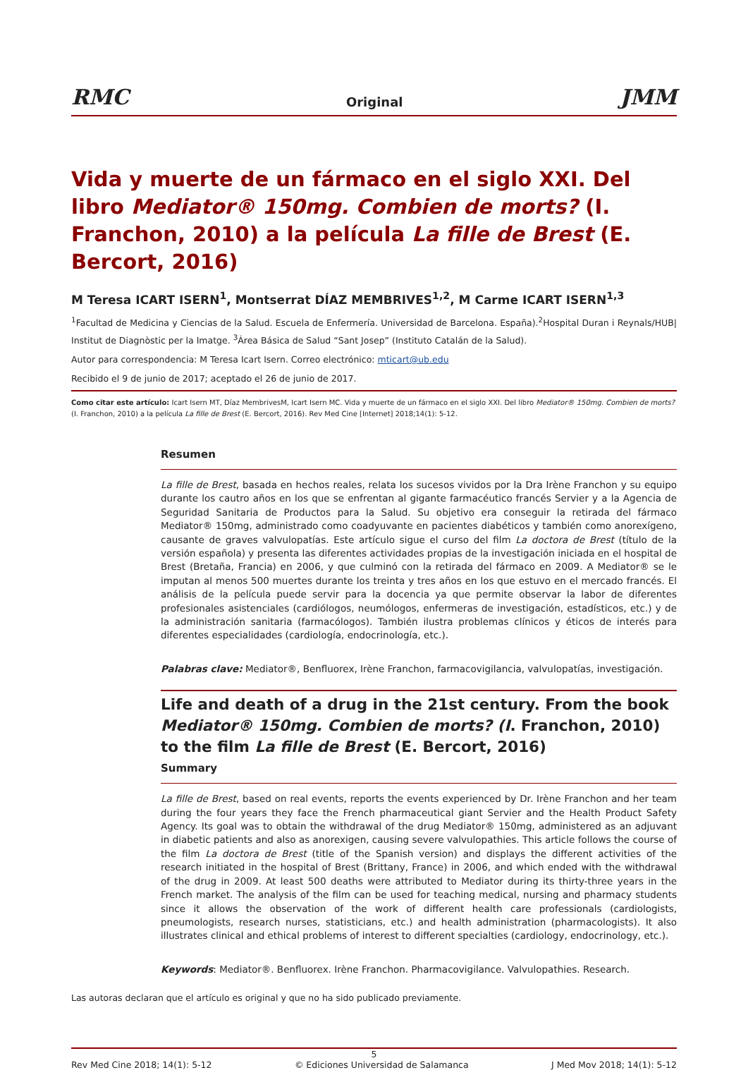RMC Original JMM
Vida y muerte de un fármaco en el siglo XXI. Del libro Mediator® 150mg. Combien de morts? (I. Franchon, 2010) a la película La fille de Brest (E. Bercort, 2016)
M Teresa ICART ISERN<sup>1</sup>, Montserrat DÍAZ MEMBRIVES<sup>1,2</sup>, M Carme ICART ISERN<sup>1,3</sup>
<sup>1</sup> Facultad de Medicina y Ciencias de la Salud. Escuela de Enfermería. Universidad de Barcelona. España).<sup>2</sup>Hospital Duran i Reynals/HUB| Institut de Diagnòstic per la Imatge. <sup>3</sup>Área Básica de Salud “Sant Josep” (Instituto Catalán de la Salud).
Autor para correspondencia: M Teresa Icart Isern. Correo electrónico: mticart@ub.edu
Recibido el 9 de junio de 2017; aceptado el 26 de junio de 2017.
Como citar este artículo: Icart Isern MT, Díaz MembrivesM, Icart Isern MC. Vida y muerte de un fármaco en el siglo XXI. Del libro Mediator® 150mg. Combien de morts? (I. Franchon, 2010) a la película La fille de Brest (E. Bercort, 2016). Rev Med Cine [Internet] 2018;14(1): 5-12.
Resumen
La fille de Brest, basada en hechos reales, relata los sucesos vividos por la Dra Irène Franchon y su equipo durante los cautro años en los que se enfrentan al gigante farmacéutico francés Servier y a la Agencia de Seguridad Sanitaria de Productos para la Salud. Su objetivo era conseguir la retirada del fármaco Mediator® 150mg, administrado como coadyuvante en pacientes diabéticos y también como anorexígeno, causante de graves valvulopatías. Este artículo sigue el curso del film La doctora de Brest (título de la versión española) y presenta las diferentes actividades propias de la investigación iniciada en el hospital de Brest (Bretaña, Francia) en 2006, y que culminó con la retirada del fármaco en 2009. A Mediator® se le imputan al menos 500 muertes durante los treinta y tres años en los que estuvo en el mercado francés. El análisis de la película puede servir para la docencia ya que permite observar la labor de diferentes profesionales asistenciales (cardiólogos, neumólogos, enfermeras de investigación, estadísticos, etc.) y de la administración sanitaria (farmacólogos). También ilustra problemas clínicos y éticos de interés para diferentes especialidades (cardiología, endocrinología, etc.).
Palabras clave: Mediator®, Benfluorex, Irène Franchon, farmacovigilancia, valvulopatías, investigación.
Life and death of a drug in the 21st century. From the book Mediator® 150mg. Combien de morts? (I. Franchon, 2010) to the film La fille de Brest (E. Bercort, 2016)
Summary
La fille de Brest, based on real events, reports the events experienced by Dr. Irène Franchon and her team during the four years they face the French pharmaceutical giant Servier and the Health Product Safety Agency. Its goal was to obtain the withdrawal of the drug Mediator® 150mg, administered as an adjuvant in diabetic patients and also as anorexigen, causing severe valvulopathies. This article follows the course of the film La doctora de Brest (title of the Spanish version) and displays the different activities of the research initiated in the hospital of Brest (Brittany, France) in 2006, and which ended with the withdrawal of the drug in 2009. At least 500 deaths were attributed to Mediator during its thirty-three years in the French market. The analysis of the film can be used for teaching medical, nursing and pharmacy students since it allows the observation of the work of different health care professionals (cardiologists, pneumologists, research nurses, statisticians, etc.) and health administration (pharmacologists). It also illustrates clinical and ethical problems of interest to different specialties (cardiology, endocrinology, etc.).
Keywords: Mediator®. Benfluorex. Irène Franchon. Pharmacovigilance. Valvulopathies. Research.
Las autoras declaran que el artículo es original y que no ha sido publicado previamente.
5
Rev Med Cine 2018; 14(1): 5-12 © Ediciones Universidad de Salamanca J Med Mov 2018; 14(1): 5-12